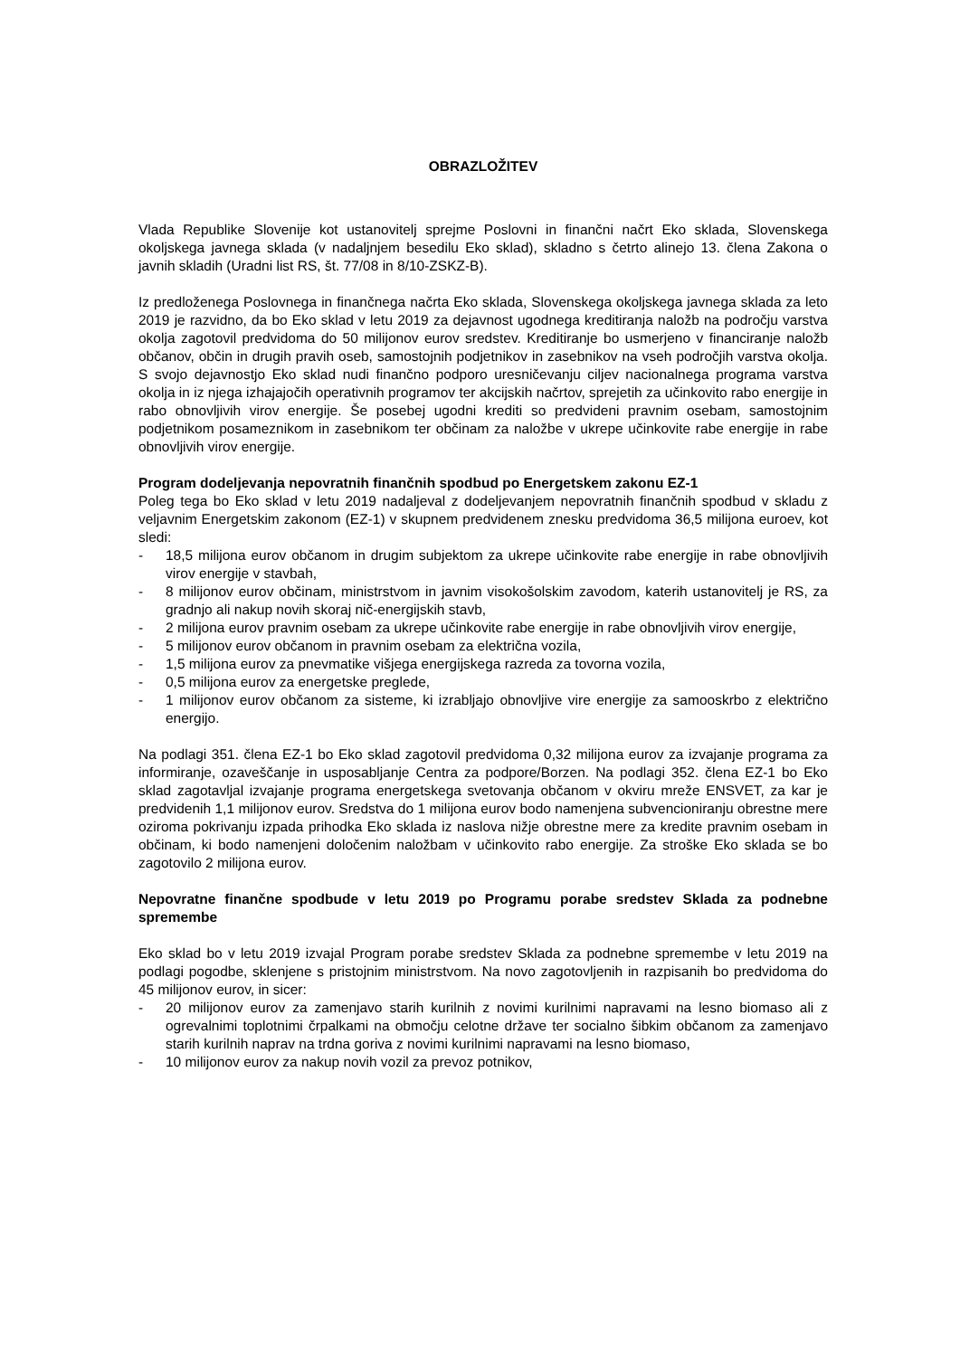OBRAZLOŽITEV
Vlada Republike Slovenije kot ustanovitelj sprejme Poslovni in finančni načrt Eko sklada, Slovenskega okoljskega javnega sklada (v nadaljnjem besedilu Eko sklad), skladno s četrto alinejo 13. člena Zakona o javnih skladih (Uradni list RS, št. 77/08 in 8/10-ZSKZ-B).
Iz predloženega Poslovnega in finančnega načrta Eko sklada, Slovenskega okoljskega javnega sklada za leto 2019 je razvidno, da bo Eko sklad v letu 2019 za dejavnost ugodnega kreditiranja naložb na področju varstva okolja zagotovil predvidoma do 50 milijonov eurov sredstev. Kreditiranje bo usmerjeno v financiranje naložb občanov, občin in drugih pravih oseb, samostojnih podjetnikov in zasebnikov na vseh področjih varstva okolja. S svojo dejavnostjo Eko sklad nudi finančno podporo uresničevanju ciljev nacionalnega programa varstva okolja in iz njega izhajajočih operativnih programov ter akcijskih načrtov, sprejetih za učinkovito rabo energije in rabo obnovljivih virov energije. Še posebej ugodni krediti so predvideni pravnim osebam, samostojnim podjetnikom posameznikom in zasebnikom ter občinam za naložbe v ukrepe učinkovite rabe energije in rabe obnovljivih virov energije.
Program dodeljevanja nepovratnih finančnih spodbud po Energetskem zakonu EZ-1
Poleg tega bo Eko sklad v letu 2019 nadaljeval z dodeljevanjem nepovratnih finančnih spodbud v skladu z veljavnim Energetskim zakonom (EZ-1) v skupnem predvidenem znesku predvidoma 36,5 milijona euroev, kot sledi:
- 18,5 milijona eurov občanom in drugim subjektom za ukrepe učinkovite rabe energije in rabe obnovljivih virov energije v stavbah,
- 8 milijonov eurov občinam, ministrstvom in javnim visokošolskim zavodom, katerih ustanovitelj je RS, za gradnjo ali nakup novih skoraj nič-energijskih stavb,
- 2 milijona eurov pravnim osebam za ukrepe učinkovite rabe energije in rabe obnovljivih virov energije,
- 5 milijonov eurov občanom in pravnim osebam za električna vozila,
- 1,5 milijona eurov za pnevmatike višjega energijskega razreda za tovorna vozila,
- 0,5 milijona eurov za energetske preglede,
- 1 milijonov eurov občanom za sisteme, ki izrabljajo obnovljive vire energije za samooskrbo z električno energijo.
Na podlagi 351. člena EZ-1 bo Eko sklad zagotovil predvidoma 0,32 milijona eurov za izvajanje programa za informiranje, ozaveščanje in usposabljanje Centra za podpore/Borzen. Na podlagi 352. člena EZ-1 bo Eko sklad zagotavljal izvajanje programa energetskega svetovanja občanom v okviru mreže ENSVET, za kar je predvidenih 1,1 milijonov eurov. Sredstva do 1 milijona eurov bodo namenjena subvencioniranju obrestne mere oziroma pokrivanju izpada prihodka Eko sklada iz naslova nižje obrestne mere za kredite pravnim osebam in občinam, ki bodo namenjeni določenim naložbam v učinkovito rabo energije. Za stroške Eko sklada se bo zagotovilo 2 milijona eurov.
Nepovratne finančne spodbude v letu 2019 po Programu porabe sredstev Sklada za podnebne spremembe
Eko sklad bo v letu 2019 izvajal Program porabe sredstev Sklada za podnebne spremembe v letu 2019 na podlagi pogodbe, sklenjene s pristojnim ministrstvom. Na novo zagotovljenih in razpisanih bo predvidoma do 45 milijonov eurov, in sicer:
- 20 milijonov eurov za zamenjavo starih kurilnih z novimi kurilnimi napravami na lesno biomaso ali z ogrevalnimi toplotnimi črpalkami na območju celotne države ter socialno šibkim občanom za zamenjavo starih kurilnih naprav na trdna goriva z novimi kurilnimi napravami na lesno biomaso,
- 10 milijonov eurov za nakup novih vozil za prevoz potnikov,